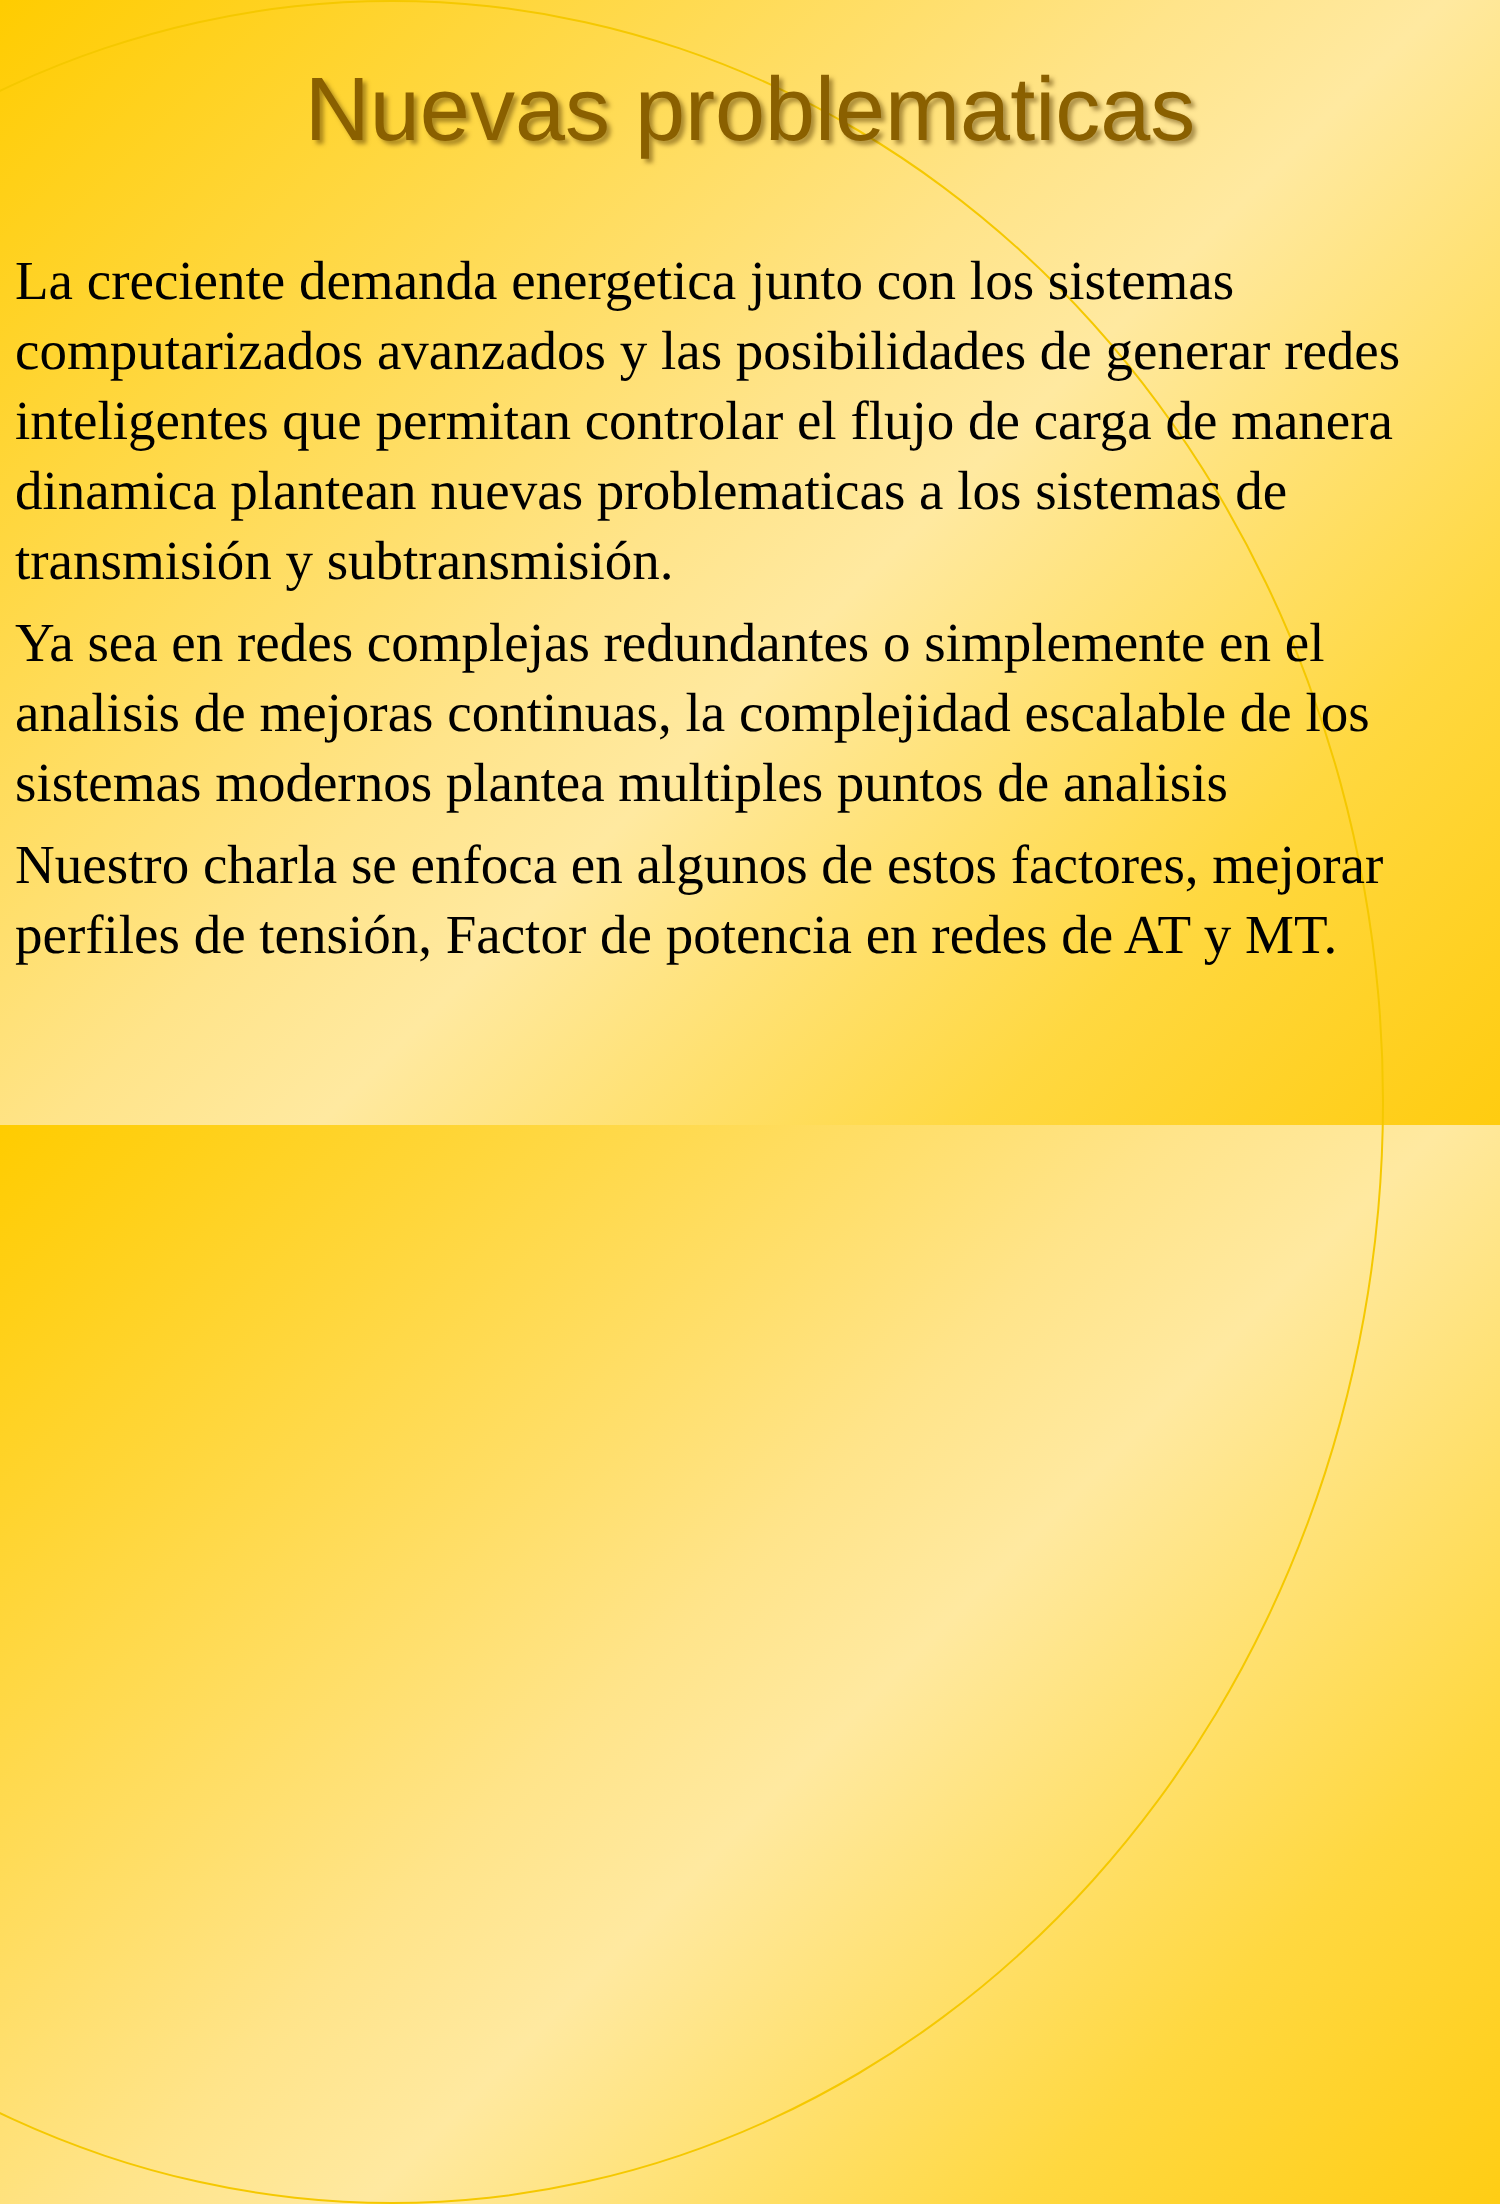Nuevas problematicas
La creciente demanda energetica junto con los sistemas computarizados avanzados y las posibilidades de generar redes inteligentes que permitan controlar el flujo de carga de manera dinamica plantean nuevas problematicas a los sistemas de transmisión y subtransmisión.
Ya sea en redes complejas redundantes o simplemente en el analisis de mejoras continuas, la complejidad escalable de los sistemas modernos plantea multiples puntos de analisis
Nuestro charla se enfoca en algunos de estos factores, mejorar perfiles de tensión, Factor de potencia en redes de AT y MT.